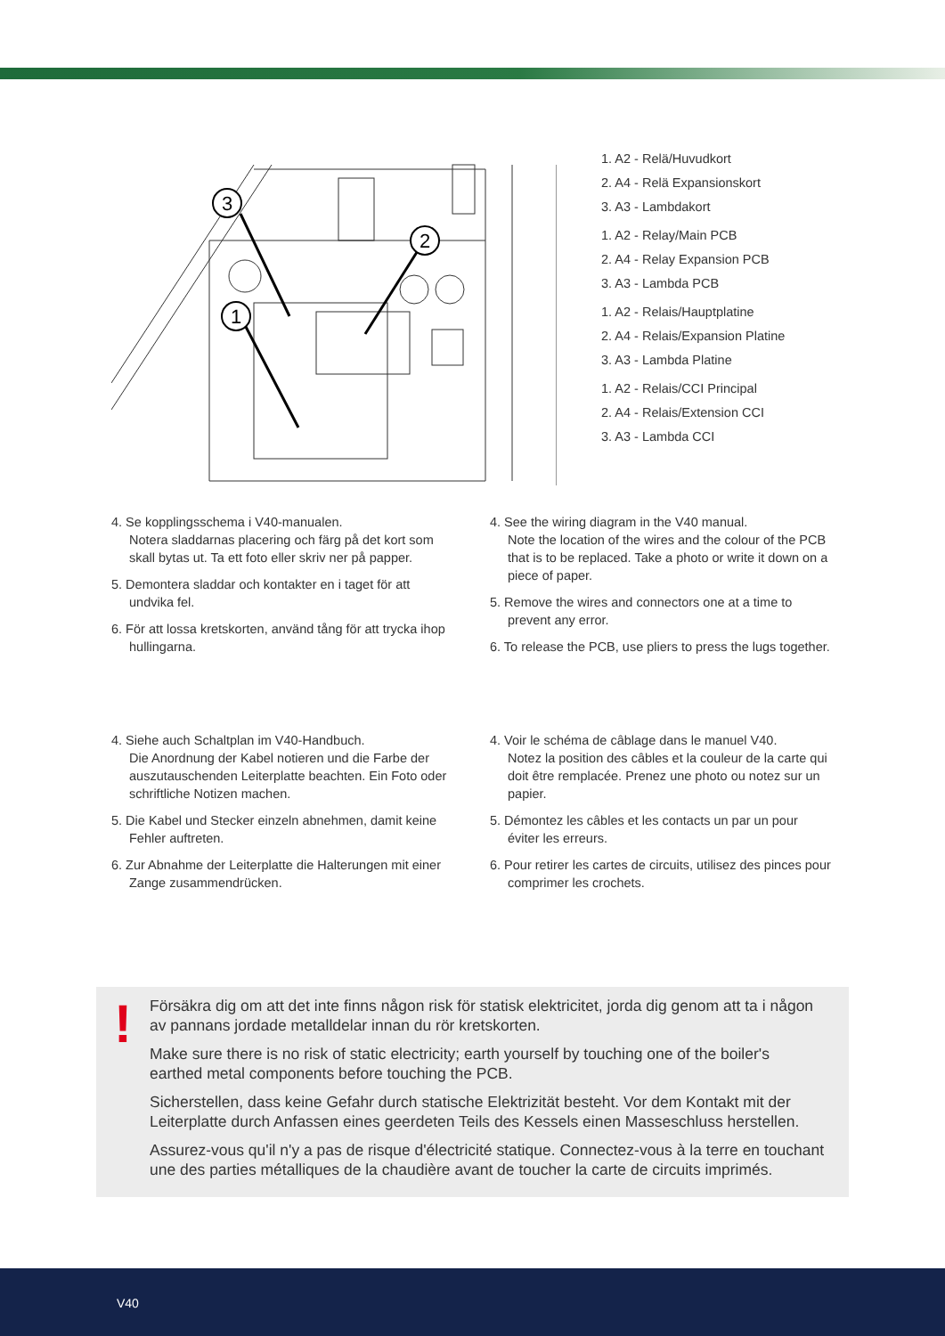3
1
2
1. A2 - Relä/Huvudkort
2. A4 - Relä Expansionskort
3. A3 - Lambdakort
1. A2 - Relay/Main PCB
2. A4 - Relay Expansion PCB
3. A3 - Lambda PCB
1. A2 - Relais/Hauptplatine
2. A4 - Relais/Expansion Platine
3. A3 - Lambda Platine
1. A2 - Relais/CCI Principal
2. A4 - Relais/Extension CCI
3. A3 - Lambda CCI
4. Se kopplingsschema i V40-manualen.
Notera sladdarnas placering och färg på det kort som skall bytas ut. Ta ett foto eller skriv ner på papper.
5. Demontera sladdar och kontakter en i taget för att undvika fel.
6. För att lossa kretskorten, använd tång för att trycka ihop hullingarna.
4. See the wiring diagram in the V40 manual.
Note the location of the wires and the colour of the PCB that is to be replaced. Take a photo or write it down on a piece of paper.
5. Remove the wires and connectors one at a time to prevent any error.
6. To release the PCB, use pliers to press the lugs together.
4. Siehe auch Schaltplan im V40-Handbuch.
Die Anordnung der Kabel notieren und die Farbe der auszutauschenden Leiterplatte beachten. Ein Foto oder schriftliche Notizen machen.
5. Die Kabel und Stecker einzeln abnehmen, damit keine Fehler auftreten.
6. Zur Abnahme der Leiterplatte die Halterungen mit einer Zange zusammendrücken.
4. Voir le schéma de câblage dans le manuel V40.
Notez la position des câbles et la couleur de la carte qui doit être remplacée. Prenez une photo ou notez sur un papier.
5. Démontez les câbles et les contacts un par un pour éviter les erreurs.
6. Pour retirer les cartes de circuits, utilisez des pinces pour comprimer les crochets.
!
Försäkra dig om att det inte finns någon risk för statisk elektricitet, jorda dig genom att ta i någon av pannans jordade metalldelar innan du rör kretskorten.
Make sure there is no risk of static electricity; earth yourself by touching one of the boiler's earthed metal components before touching the PCB.
Sicherstellen, dass keine Gefahr durch statische Elektrizität besteht. Vor dem Kontakt mit der Leiterplatte durch Anfassen eines geerdeten Teils des Kessels einen Masseschluss herstellen.
Assurez-vous qu'il n'y a pas de risque d'électricité statique. Connectez-vous à la terre en touchant une des parties métalliques de la chaudière avant de toucher la carte de circuits imprimés.
V40